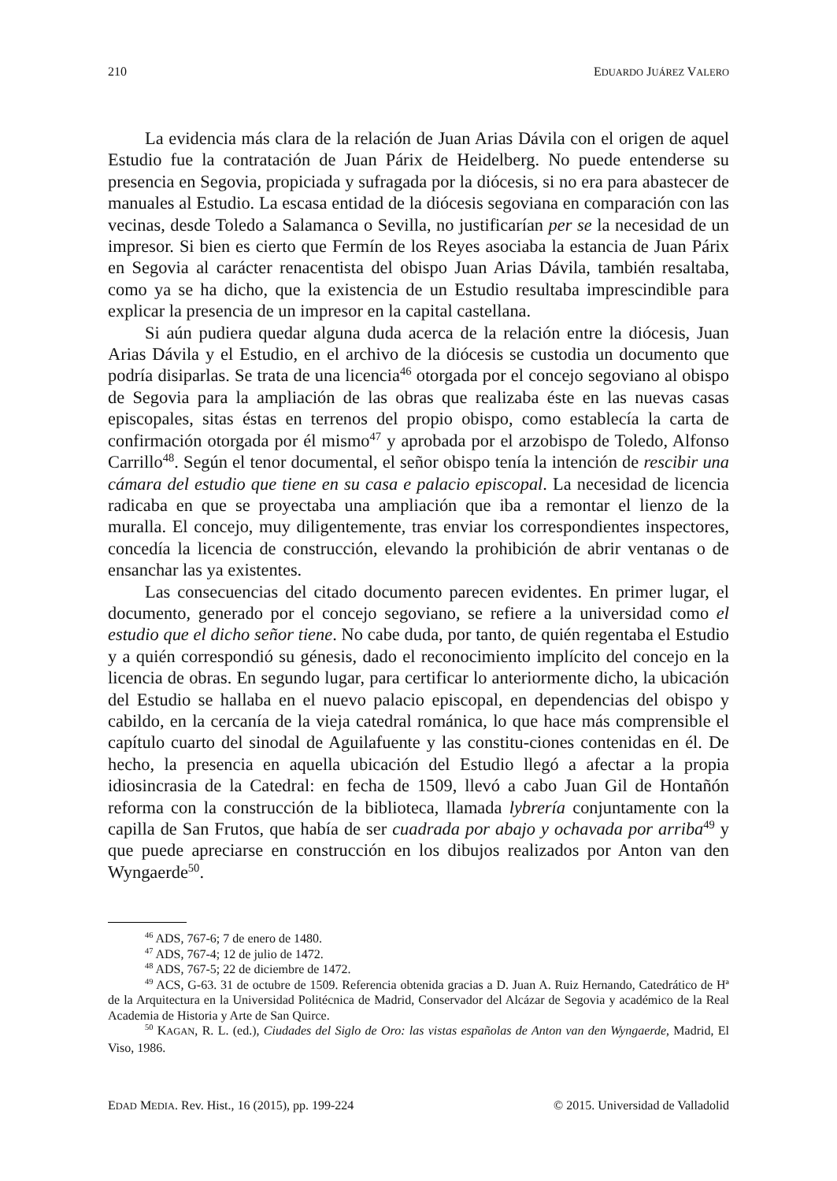210 EDUARDO JUÁREZ VALERO
La evidencia más clara de la relación de Juan Arias Dávila con el origen de aquel Estudio fue la contratación de Juan Párix de Heidelberg. No puede entenderse su presencia en Segovia, propiciada y sufragada por la diócesis, si no era para abastecer de manuales al Estudio. La escasa entidad de la diócesis segoviana en comparación con las vecinas, desde Toledo a Salamanca o Sevilla, no justificarían per se la necesidad de un impresor. Si bien es cierto que Fermín de los Reyes asociaba la estancia de Juan Párix en Segovia al carácter renacentista del obispo Juan Arias Dávila, también resaltaba, como ya se ha dicho, que la existencia de un Estudio resultaba imprescindible para explicar la presencia de un impresor en la capital castellana.
Si aún pudiera quedar alguna duda acerca de la relación entre la diócesis, Juan Arias Dávila y el Estudio, en el archivo de la diócesis se custodia un documento que podría disiparlas. Se trata de una licencia<sup>46</sup> otorgada por el concejo segoviano al obispo de Segovia para la ampliación de las obras que realizaba éste en las nuevas casas episcopales, sitas éstas en terrenos del propio obispo, como establecía la carta de confirmación otorgada por él mismo<sup>47</sup> y aprobada por el arzobispo de Toledo, Alfonso Carrillo<sup>48</sup>. Según el tenor documental, el señor obispo tenía la intención de rescibir una cámara del estudio que tiene en su casa e palacio episcopal. La necesidad de licencia radicaba en que se proyectaba una ampliación que iba a remontar el lienzo de la muralla. El concejo, muy diligentemente, tras enviar los correspondientes inspectores, concedía la licencia de construcción, elevando la prohibición de abrir ventanas o de ensanchar las ya existentes.
Las consecuencias del citado documento parecen evidentes. En primer lugar, el documento, generado por el concejo segoviano, se refiere a la universidad como el estudio que el dicho señor tiene. No cabe duda, por tanto, de quién regentaba el Estudio y a quién correspondió su génesis, dado el reconocimiento implícito del concejo en la licencia de obras. En segundo lugar, para certificar lo anteriormente dicho, la ubicación del Estudio se hallaba en el nuevo palacio episcopal, en dependencias del obispo y cabildo, en la cercanía de la vieja catedral románica, lo que hace más comprensible el capítulo cuarto del sinodal de Aguilafuente y las constitu-ciones contenidas en él. De hecho, la presencia en aquella ubicación del Estudio llegó a afectar a la propia idiosincrasia de la Catedral: en fecha de 1509, llevó a cabo Juan Gil de Hontañón reforma con la construcción de la biblioteca, llamada lybrería conjuntamente con la capilla de San Frutos, que había de ser cuadrada por abajo y ochavada por arriba<sup>49</sup> y que puede apreciarse en construcción en los dibujos realizados por Anton van den Wyngaerde<sup>50</sup>.
<sup>46</sup> ADS, 767-6; 7 de enero de 1480.
<sup>47</sup> ADS, 767-4; 12 de julio de 1472.
<sup>48</sup> ADS, 767-5; 22 de diciembre de 1472.
<sup>49</sup> ACS, G-63. 31 de octubre de 1509. Referencia obtenida gracias a D. Juan A. Ruiz Hernando, Catedrático de Hª de la Arquitectura en la Universidad Politécnica de Madrid, Conservador del Alcázar de Segovia y académico de la Real Academia de Historia y Arte de San Quirce.
<sup>50</sup> KAGAN, R. L. (ed.), Ciudades del Siglo de Oro: las vistas españolas de Anton van den Wyngaerde, Madrid, El Viso, 1986.
EDAD MEDIA. Rev. Hist., 16 (2015), pp. 199-224 © 2015. Universidad de Valladolid